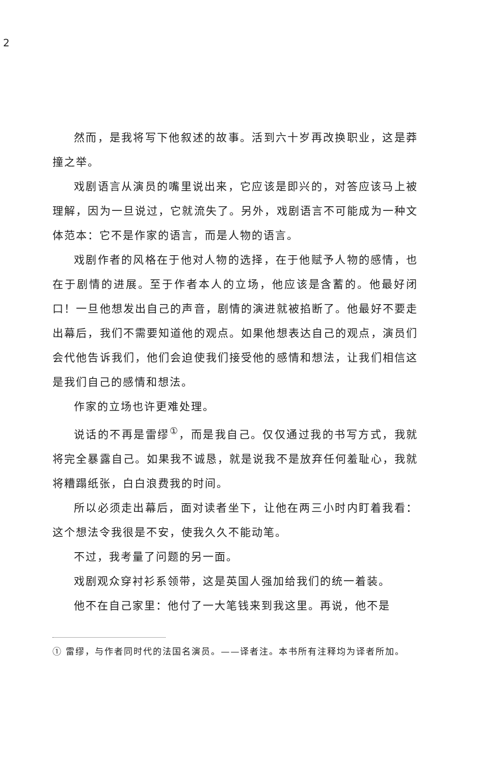2
然而，是我将写下他叙述的故事。活到六十岁再改换职业，这是莽撞之举。
戏剧语言从演员的嘴里说出来，它应该是即兴的，对答应该马上被理解，因为一旦说过，它就流失了。另外，戏剧语言不可能成为一种文体范本：它不是作家的语言，而是人物的语言。
戏剧作者的风格在于他对人物的选择，在于他赋予人物的感情，也在于剧情的进展。至于作者本人的立场，他应该是含蓄的。他最好闭口！一旦他想发出自己的声音，剧情的演进就被掐断了。他最好不要走出幕后，我们不需要知道他的观点。如果他想表达自己的观点，演员们会代他告诉我们，他们会迫使我们接受他的感情和想法，让我们相信这是我们自己的感情和想法。
作家的立场也许更难处理。
说话的不再是雷缪<sup>①</sup>，而是我自己。仅仅通过我的书写方式，我就将完全暴露自己。如果我不诚恳，就是说我不是放弃任何羞耻心，我就将糟蹋纸张，白白浪费我的时间。
所以必须走出幕后，面对读者坐下，让他在两三小时内盯着我看：这个想法令我很是不安，使我久久不能动笔。
不过，我考量了问题的另一面。
戏剧观众穿衬衫系领带，这是英国人强加给我们的统一着装。
他不在自己家里：他付了一大笔钱来到我这里。再说，他不是
① 雷缪，与作者同时代的法国名演员。——译者注。本书所有注释均为译者所加。